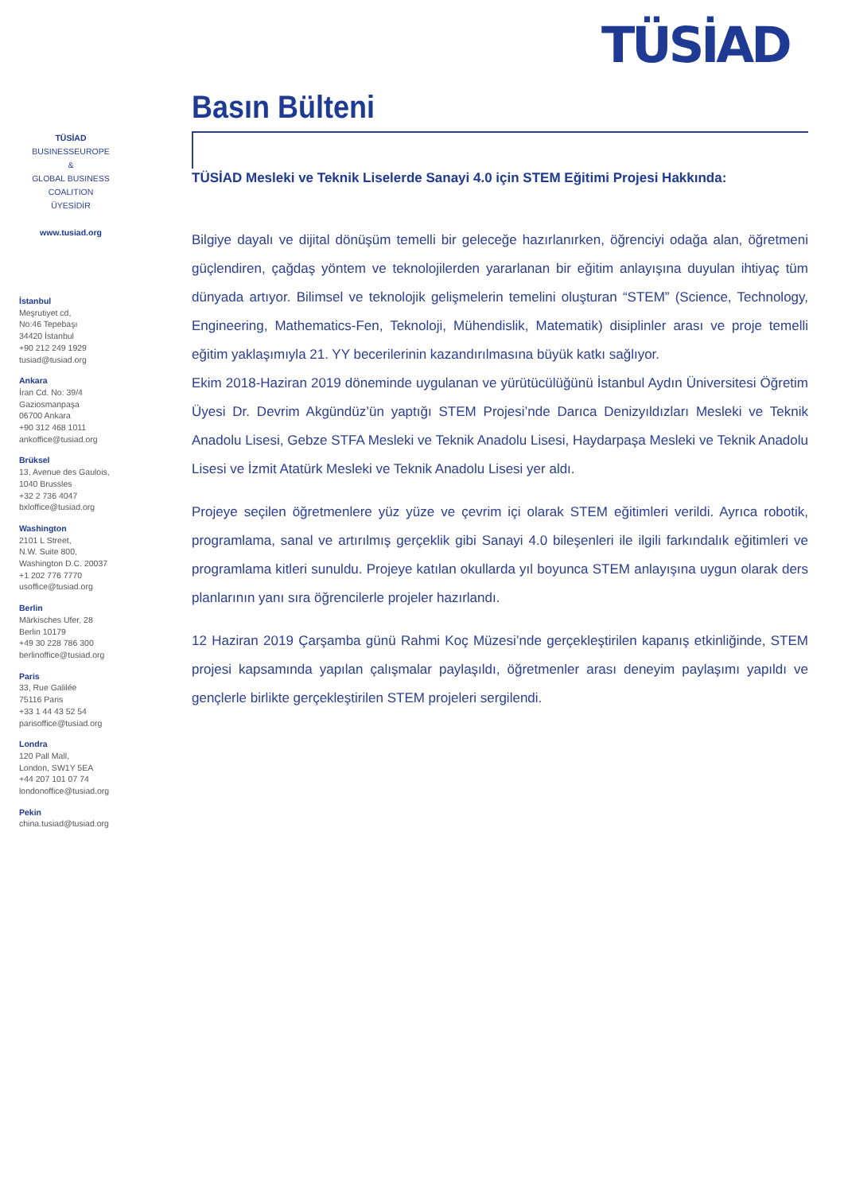TÜSİAD
TÜSİAD
BUSINESSEUROPE
&
GLOBAL BUSINESS
COALITION
ÜYESİDİR
www.tusiad.org
İstanbul
Meşrutiyet cd,
No:46 Tepebaşı
34420 İstanbul
+90 212 249 1929
tusiad@tusiad.org
Ankara
İran Cd. No: 39/4
Gaziosmanpaşa
06700 Ankara
+90 312 468 1011
ankoffice@tusiad.org
Brüksel
13, Avenue des Gaulois,
1040 Brussles
+32 2 736 4047
bxloffice@tusiad.org
Washington
2101 L Street,
N.W. Suite 800,
Washington D.C. 20037
+1 202 776 7770
usoffice@tusiad.org
Berlin
Märkisches Ufer, 28
Berlin 10179
+49 30 228 786 300
berlinoffice@tusiad.org
Paris
33, Rue Galilée
75116 Paris
+33 1 44 43 52 54
parisoffice@tusiad.org
Londra
120 Pall Mall,
London, SW1Y 5EA
+44 207 101 07 74
londonoffice@tusiad.org
Pekin
china.tusiad@tusiad.org
Basın Bülteni
TÜSİAD Mesleki ve Teknik Liselerde Sanayi 4.0 için STEM Eğitimi Projesi Hakkında:
Bilgiye dayalı ve dijital dönüşüm temelli bir geleceğe hazırlanırken, öğrenciyi odağa alan, öğretmeni güçlendiren, çağdaş yöntem ve teknolojilerden yararlanan bir eğitim anlayışına duyulan ihtiyaç tüm dünyada artıyor. Bilimsel ve teknolojik gelişmelerin temelini oluşturan “STEM” (Science, Technology, Engineering, Mathematics-Fen, Teknoloji, Mühendislik, Matematik) disiplinler arası ve proje temelli eğitim yaklaşımıyla 21. YY becerilerinin kazandırılmasına büyük katkı sağlıyor.
Ekim 2018-Haziran 2019 döneminde uygulanan ve yürütücülüğünü İstanbul Aydın Üniversitesi Öğretim Üyesi Dr. Devrim Akgündüz’ün yaptığı STEM Projesi’nde Darıca Denizyıldızları Mesleki ve Teknik Anadolu Lisesi, Gebze STFA Mesleki ve Teknik Anadolu Lisesi, Haydarpaşa Mesleki ve Teknik Anadolu Lisesi ve İzmit Atatürk Mesleki ve Teknik Anadolu Lisesi yer aldı.
Projeye seçilen öğretmenlere yüz yüze ve çevrim içi olarak STEM eğitimleri verildi. Ayrıca robotik, programlama, sanal ve artırılmış gerçeklik gibi Sanayi 4.0 bileşenleri ile ilgili farkındalık eğitimleri ve programlama kitleri sunuldu. Projeye katılan okullarda yıl boyunca STEM anlayışına uygun olarak ders planlarının yanı sıra öğrencilerle projeler hazırlandı.
12 Haziran 2019 Çarşamba günü Rahmi Koç Müzesi’nde gerçekleştirilen kapanış etkinliğinde, STEM projesi kapsamında yapılan çalışmalar paylaşıldı, öğretmenler arası deneyim paylaşımı yapıldı ve gençlerle birlikte gerçekleştirilen STEM projeleri sergilendi.